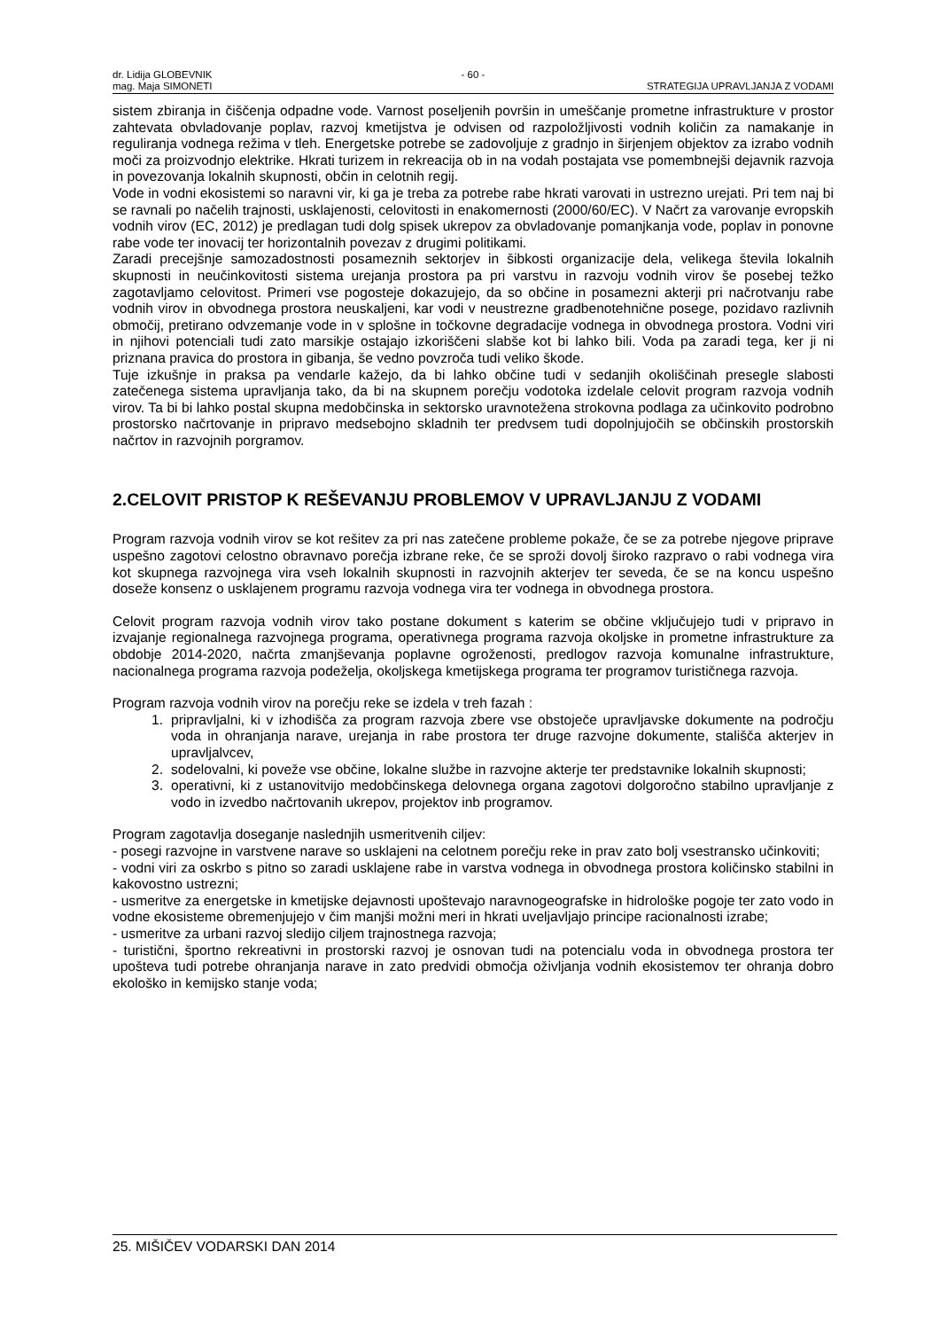dr. Lidija GLOBEVNIK
mag. Maja SIMONETI
- 60 -
STRATEGIJA UPRAVLJANJA Z VODAMI
sistem zbiranja in čiščenja odpadne vode. Varnost poseljenih površin in umeščanje prometne infrastrukture v prostor zahtevata obvladovanje poplav, razvoj kmetijstva je odvisen od razpoložljivosti vodnih količin za namakanje in reguliranja vodnega režima v tleh. Energetske potrebe se zadovoljuje z gradnjo in širjenjem objektov za izrabo vodnih moči za proizvodnjo elektrike. Hkrati turizem in rekreacija ob in na vodah postajata vse pomembnejši dejavnik razvoja in povezovanja lokalnih skupnosti, občin in celotnih regij.
Vode in vodni ekosistemi so naravni vir, ki ga je treba za potrebe rabe hkrati varovati in ustrezno urejati. Pri tem naj bi se ravnali po načelih trajnosti, usklajenosti, celovitosti in enakomernosti (2000/60/EC). V Načrt za varovanje evropskih vodnih virov (EC, 2012) je predlagan tudi dolg spisek ukrepov za obvladovanje pomanjkanja vode, poplav in ponovne rabe vode ter inovacij ter horizontalnih povezav z drugimi politikami.
Zaradi precejšnje samozadostnosti posameznih sektorjev in šibkosti organizacije dela, velikega števila lokalnih skupnosti in neučinkovitosti sistema urejanja prostora pa pri varstvu in razvoju vodnih virov še posebej težko zagotavljamo celovitost. Primeri vse pogosteje dokazujejo, da so občine in posamezni akterji pri načrotvanju rabe vodnih virov in obvodnega prostora neuskaljeni, kar vodi v neustrezne gradbenotehnične posege, pozidavo razlivnih območij, pretirano odvzemanje vode in v splošne in točkovne degradacije vodnega in obvodnega prostora. Vodni viri in njihovi potenciali tudi zato marsikje ostajajo izkoriščeni slabše kot bi lahko bili. Voda pa zaradi tega, ker ji ni priznana pravica do prostora in gibanja, še vedno povzroča tudi veliko škode.
Tuje izkušnje in praksa pa vendarle kažejo, da bi lahko občine tudi v sedanjih okoliščinah presegle slabosti zatečenega sistema upravljanja tako, da bi na skupnem porečju vodotoka izdelale celovit program razvoja vodnih virov. Ta bi bi lahko postal skupna medobčinska in sektorsko uravnotežena strokovna podlaga za učinkovito podrobno prostorsko načrtovanje in pripravo medsebojno skladnih ter predvsem tudi dopolnjujočih se občinskih prostorskih načrtov in razvojnih porgramov.
2.CELOVIT PRISTOP K REŠEVANJU PROBLEMOV V UPRAVLJANJU Z VODAMI
Program razvoja vodnih virov se kot rešitev za pri nas zatečene probleme pokaže, če se za potrebe njegove priprave uspešno zagotovi celostno obravnavo porečja izbrane reke, če se sproži dovolj široko razpravo o rabi vodnega vira kot skupnega razvojnega vira vseh lokalnih skupnosti in razvojnih akterjev ter seveda, če se na koncu uspešno doseže konsenz o usklajenem programu razvoja vodnega vira ter vodnega in obvodnega prostora.
Celovit program razvoja vodnih virov tako postane dokument s katerim se občine vključujejo tudi v pripravo in izvajanje regionalnega razvojnega programa, operativnega programa razvoja okoljske in prometne infrastrukture za obdobje 2014-2020, načrta zmanjševanja poplavne ogroženosti, predlogov razvoja komunalne infrastrukture, nacionalnega programa razvoja podeželja, okoljskega kmetijskega programa ter programov turističnega razvoja.
Program razvoja vodnih virov na porečju reke se izdela v treh fazah :
1. pripravljalni, ki v izhodišča za program razvoja zbere vse obstoječe upravljavske dokumente na področju voda in ohranjanja narave, urejanja in rabe prostora ter druge razvojne dokumente, stališča akterjev in upravljalvcev,
2. sodelovalni, ki poveže vse občine, lokalne službe in razvojne akterje ter predstavnike lokalnih skupnosti;
3. operativni, ki z ustanovitvijo medobčinskega delovnega organa zagotovi dolgoročno stabilno upravljanje z vodo in izvedbo načrtovanih ukrepov, projektov inb programov.
Program zagotavlja doseganje naslednjih usmeritvenih ciljev:
- posegi razvojne in varstvene narave so usklajeni na celotnem porečju reke in prav zato bolj vsestransko učinkoviti;
- vodni viri za oskrbo s pitno so zaradi usklajene rabe in varstva vodnega in obvodnega prostora količinsko stabilni in kakovostno ustrezni;
- usmeritve za energetske in kmetijske dejavnosti upoštevajo naravnogeografske in hidrološke pogoje ter zato vodo in vodne ekosisteme obremenjujejo v čim manjši možni meri in hkrati uveljavljajo principe racionalnosti izrabe;
- usmeritve za urbani razvoj sledijo ciljem trajnostnega razvoja;
- turistični, športno rekreativni in prostorski razvoj je osnovan tudi na potencialu voda in obvodnega prostora ter upošteva tudi potrebe ohranjanja narave in zato predvidi območja oživljanja vodnih ekosistemov ter ohranja dobro ekološko in kemijsko stanje voda;
25. MIŠIČEV VODARSKI DAN 2014